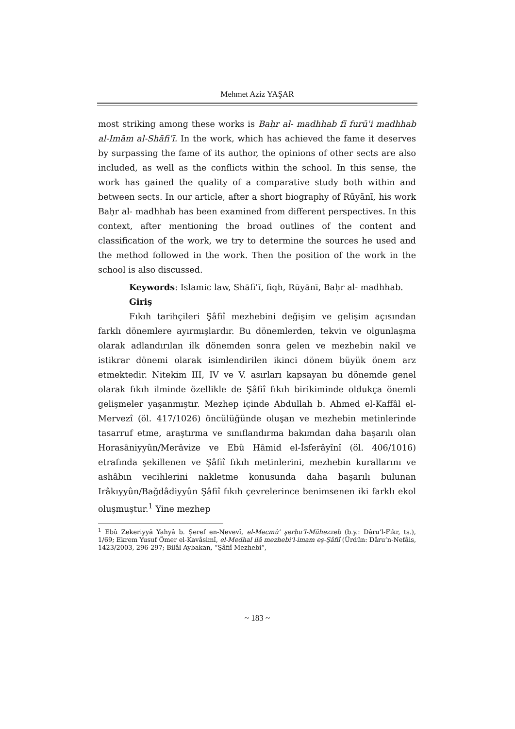Mehmet Aziz YAŞAR
most striking among these works is Baḥr al- madhhab fī furūʿi madhhab al-Imām al-Shāfiʿī. In the work, which has achieved the fame it deserves by surpassing the fame of its author, the opinions of other sects are also included, as well as the conflicts within the school. In this sense, the work has gained the quality of a comparative study both within and between sects. In our article, after a short biography of Rūyānī, his work Baḥr al- madhhab has been examined from different perspectives. In this context, after mentioning the broad outlines of the content and classification of the work, we try to determine the sources he used and the method followed in the work. Then the position of the work in the school is also discussed.
Keywords: Islamic law, Shāfiʿī, fiqh, Rūyānī, Baḥr al- madhhab.
Giriş
Fıkıh tarihçileri Şâfiî mezhebini değişim ve gelişim açısından farklı dönemlere ayırmışlardır. Bu dönemlerden, tekvin ve olgunlaşma olarak adlandırılan ilk dönemden sonra gelen ve mezhebin nakil ve istikrar dönemi olarak isimlendirilen ikinci dönem büyük önem arz etmektedir. Nitekim III, IV ve V. asırları kapsayan bu dönemde genel olarak fıkıh ilminde özellikle de Şâfiî fıkıh birikiminde oldukça önemli gelişmeler yaşanmıştır. Mezhep içinde Abdullah b. Ahmed el-Kaffâl el-Mervezî (öl. 417/1026) öncülüğünde oluşan ve mezhebin metinlerinde tasarruf etme, araştırma ve sınıflandırma bakımdan daha başarılı olan Horasâniyyûn/Merâvize ve Ebû Hâmid el-İsferâyînî (öl. 406/1016) etrafında şekillenen ve Şâfiî fıkıh metinlerini, mezhebin kurallarını ve ashâbın vecihlerini nakletme konusunda daha başarılı bulunan Irâkıyyûn/Bağdâdiyyûn Şâfiî fıkıh çevrelerince benimsenen iki farklı ekol oluşmuştur.<sup>1</sup> Yine mezhep
<sup>1</sup> Ebû Zekeriyyâ Yahyâ b. Şeref en-Nevevî, el-Mecmûʿ şerḥu’l-Mühezzeb (b.y.: Dâru’l-Fikr, ts.), 1/69; Ekrem Yusuf Ömer el-Kavâsimî, el-Medhal ilâ mezhebi’l-imam eş-Şâfiî (Ürdün: Dâru’n-Nefâis, 1423/2003, 296-297; Bilâl Aybakan, “Şâfiî Mezhebi”,
~ 183 ~